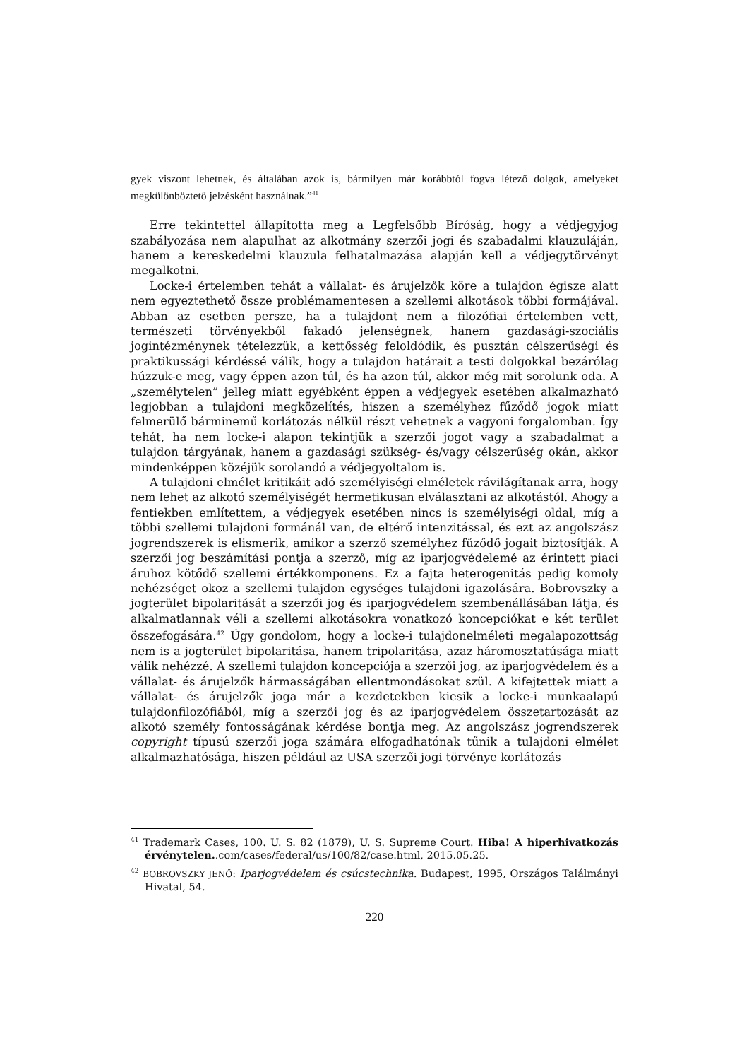gyek viszont lehetnek, és általában azok is, bármilyen már korábbtól fogva létező dolgok, amelyeket megkülönböztető jelzésként használnak.”<sup>41</sup>
Erre tekintettel állapította meg a Legfelsőbb Bíróság, hogy a védjegyjog szabályozása nem alapulhat az alkotmány szerzői jogi és szabadalmi klauzuláján, hanem a kereskedelmi klauzula felhatalmazása alapján kell a védjegytörvényt megalkotni.
Locke-i értelemben tehát a vállalat- és árujelzők köre a tulajdon égisze alatt nem egyeztethető össze problémamentesen a szellemi alkotások többi formájával. Abban az esetben persze, ha a tulajdont nem a filozófiai értelemben vett, természeti törvényekből fakadó jelenségnek, hanem gazdasági-szociális jogintézménynek tételezzük, a kettősség feloldódik, és pusztán célszerűségi és praktikussági kérdéssé válik, hogy a tulajdon határait a testi dolgokkal bezárólag húzzuk-e meg, vagy éppen azon túl, és ha azon túl, akkor még mit sorolunk oda. A „személytelen” jelleg miatt egyébként éppen a védjegyek esetében alkalmazható legjobban a tulajdoni megközelítés, hiszen a személyhez fűződő jogok miatt felmerülő bárminemű korlátozás nélkül részt vehetnek a vagyoni forgalomban. Így tehát, ha nem locke-i alapon tekintjük a szerzői jogot vagy a szabadalmat a tulajdon tárgyának, hanem a gazdasági szükség- és/vagy célszerűség okán, akkor mindenképpen közéjük sorolandó a védjegyoltalom is.
A tulajdoni elmélet kritikáit adó személyiségi elméletek rávilágítanak arra, hogy nem lehet az alkotó személyiségét hermetikusan elválasztani az alkotástól. Ahogy a fentiekben említettem, a védjegyek esetében nincs is személyiségi oldal, míg a többi szellemi tulajdoni formánál van, de eltérő intenzitással, és ezt az angolszász jogrendszerek is elismerik, amikor a szerző személyhez fűződő jogait biztosítják. A szerzői jog beszámítási pontja a szerző, míg az iparjogvédelemé az érintett piaci áruhoz kötődő szellemi értékkomponens. Ez a fajta heterogenitás pedig komoly nehézséget okoz a szellemi tulajdon egységes tulajdoni igazolására. Bobrovszky a jogterület bipolaritását a szerzői jog és iparjogvédelem szembenállásában látja, és alkalmatlannak véli a szellemi alkotásokra vonatkozó koncepciókat e két terület összefogására.<sup>42</sup> Úgy gondolom, hogy a locke-i tulajdonelméleti megalapozottság nem is a jogterület bipolaritása, hanem tripolaritása, azaz háromosztatúsága miatt válik nehézzé. A szellemi tulajdon koncepciója a szerzői jog, az iparjogvédelem és a vállalat- és árujelzők hármasságában ellentmondásokat szül. A kifejtettek miatt a vállalat- és árujelzők joga már a kezdetekben kiesik a locke-i munkaalapú tulajdonfilozófiából, míg a szerzői jog és az iparjogvédelem összetartozását az alkotó személy fontosságának kérdése bontja meg. Az angolszász jogrendszerek copyright típusú szerzői joga számára elfogadhatónak tűnik a tulajdoni elmélet alkalmazhatósága, hiszen például az USA szerzői jogi törvénye korlátozás
<sup>41</sup> Trademark Cases, 100. U. S. 82 (1879), U. S. Supreme Court. Hiba! A hiperhivatkozás érvénytelen..com/cases/federal/us/100/82/case.html, 2015.05.25.
<sup>42</sup> BOBROVSZKY JENŐ: Iparjogvédelem és csúcstechnika. Budapest, 1995, Országos Találmányi Hivatal, 54.
220